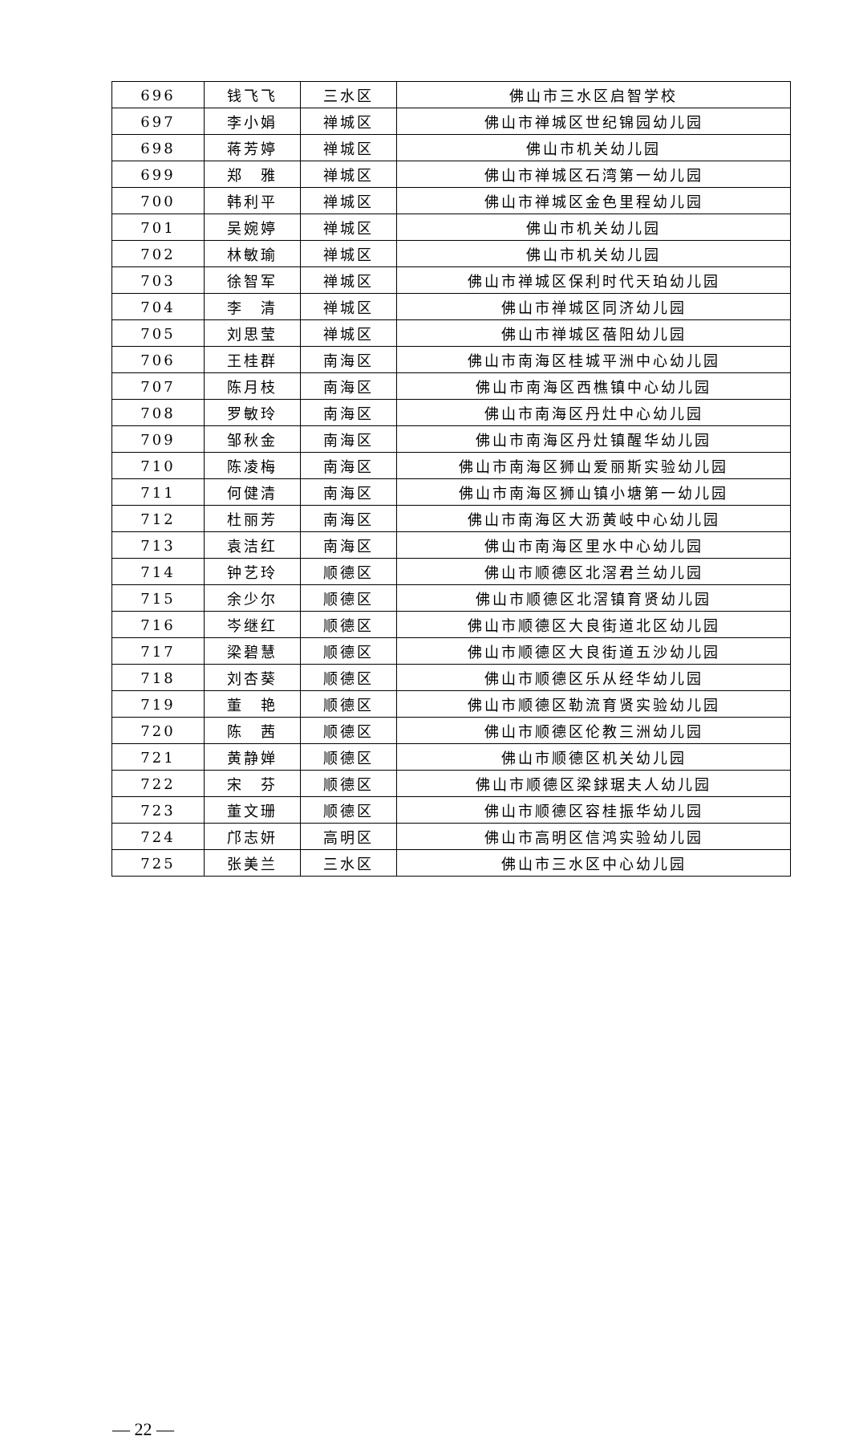| 696 | 钱飞飞 | 三水区 | 佛山市三水区启智学校 |
| 697 | 李小娟 | 禅城区 | 佛山市禅城区世纪锦园幼儿园 |
| 698 | 蒋芳婷 | 禅城区 | 佛山市机关幼儿园 |
| 699 | 郑 雅 | 禅城区 | 佛山市禅城区石湾第一幼儿园 |
| 700 | 韩利平 | 禅城区 | 佛山市禅城区金色里程幼儿园 |
| 701 | 吴婉婷 | 禅城区 | 佛山市机关幼儿园 |
| 702 | 林敏瑜 | 禅城区 | 佛山市机关幼儿园 |
| 703 | 徐智军 | 禅城区 | 佛山市禅城区保利时代天珀幼儿园 |
| 704 | 李 清 | 禅城区 | 佛山市禅城区同济幼儿园 |
| 705 | 刘思莹 | 禅城区 | 佛山市禅城区蓓阳幼儿园 |
| 706 | 王桂群 | 南海区 | 佛山市南海区桂城平洲中心幼儿园 |
| 707 | 陈月枝 | 南海区 | 佛山市南海区西樵镇中心幼儿园 |
| 708 | 罗敏玲 | 南海区 | 佛山市南海区丹灶中心幼儿园 |
| 709 | 邹秋金 | 南海区 | 佛山市南海区丹灶镇醒华幼儿园 |
| 710 | 陈凌梅 | 南海区 | 佛山市南海区狮山爱丽斯实验幼儿园 |
| 711 | 何健清 | 南海区 | 佛山市南海区狮山镇小塘第一幼儿园 |
| 712 | 杜丽芳 | 南海区 | 佛山市南海区大沥黄岐中心幼儿园 |
| 713 | 袁洁红 | 南海区 | 佛山市南海区里水中心幼儿园 |
| 714 | 钟艺玲 | 顺德区 | 佛山市顺德区北滘君兰幼儿园 |
| 715 | 余少尔 | 顺德区 | 佛山市顺德区北滘镇育贤幼儿园 |
| 716 | 岑继红 | 顺德区 | 佛山市顺德区大良街道北区幼儿园 |
| 717 | 梁碧慧 | 顺德区 | 佛山市顺德区大良街道五沙幼儿园 |
| 718 | 刘杏葵 | 顺德区 | 佛山市顺德区乐从经华幼儿园 |
| 719 | 董 艳 | 顺德区 | 佛山市顺德区勒流育贤实验幼儿园 |
| 720 | 陈 茜 | 顺德区 | 佛山市顺德区伦教三洲幼儿园 |
| 721 | 黄静婵 | 顺德区 | 佛山市顺德区机关幼儿园 |
| 722 | 宋 芬 | 顺德区 | 佛山市顺德区梁銶琚夫人幼儿园 |
| 723 | 董文珊 | 顺德区 | 佛山市顺德区容桂振华幼儿园 |
| 724 | 邝志妍 | 高明区 | 佛山市高明区信鸿实验幼儿园 |
| 725 | 张美兰 | 三水区 | 佛山市三水区中心幼儿园 |
— 22 —